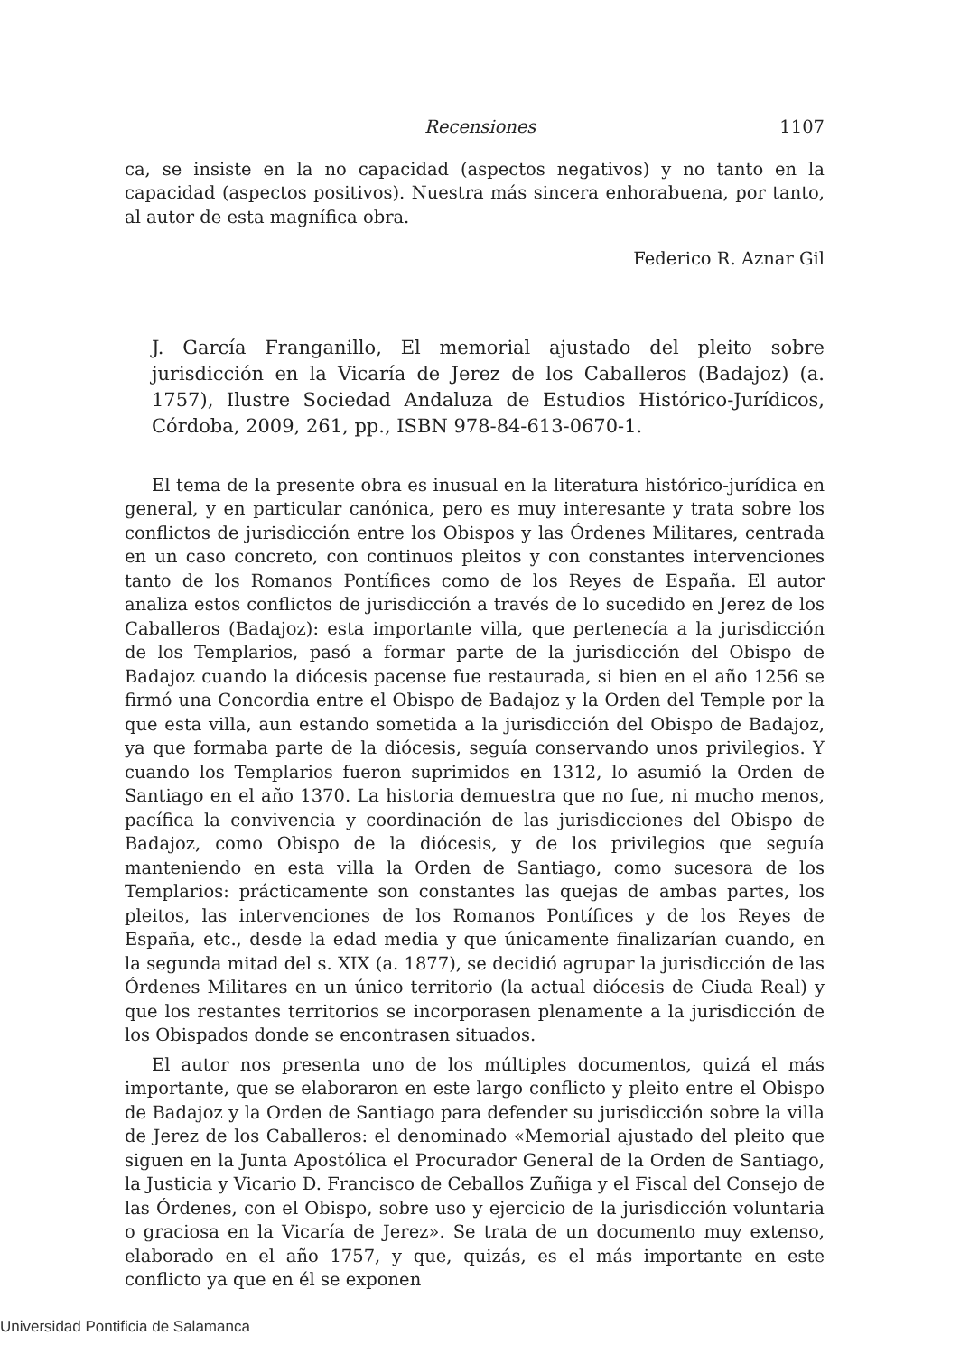Recensiones 1107
ca, se insiste en la no capacidad (aspectos negativos) y no tanto en la capacidad (aspectos positivos). Nuestra más sincera enhorabuena, por tanto, al autor de esta magnífica obra.
Federico R. Aznar Gil
J. García Franganillo, El memorial ajustado del pleito sobre jurisdicción en la Vicaría de Jerez de los Caballeros (Badajoz) (a. 1757), Ilustre Sociedad Andaluza de Estudios Histórico-Jurídicos, Córdoba, 2009, 261, pp., ISBN 978-84-613-0670-1.
El tema de la presente obra es inusual en la literatura histórico-jurídica en general, y en particular canónica, pero es muy interesante y trata sobre los conflictos de jurisdicción entre los Obispos y las Órdenes Militares, centrada en un caso concreto, con continuos pleitos y con constantes intervenciones tanto de los Romanos Pontífices como de los Reyes de España. El autor analiza estos conflictos de jurisdicción a través de lo sucedido en Jerez de los Caballeros (Badajoz): esta importante villa, que pertenecía a la jurisdicción de los Templarios, pasó a formar parte de la jurisdicción del Obispo de Badajoz cuando la diócesis pacense fue restaurada, si bien en el año 1256 se firmó una Concordia entre el Obispo de Badajoz y la Orden del Temple por la que esta villa, aun estando sometida a la jurisdicción del Obispo de Badajoz, ya que formaba parte de la diócesis, seguía conservando unos privilegios. Y cuando los Templarios fueron suprimidos en 1312, lo asumió la Orden de Santiago en el año 1370. La historia demuestra que no fue, ni mucho menos, pacífica la convivencia y coordinación de las jurisdicciones del Obispo de Badajoz, como Obispo de la diócesis, y de los privilegios que seguía manteniendo en esta villa la Orden de Santiago, como sucesora de los Templarios: prácticamente son constantes las quejas de ambas partes, los pleitos, las intervenciones de los Romanos Pontífices y de los Reyes de España, etc., desde la edad media y que únicamente finalizarían cuando, en la segunda mitad del s. XIX (a. 1877), se decidió agrupar la jurisdicción de las Órdenes Militares en un único territorio (la actual diócesis de Ciuda Real) y que los restantes territorios se incorporasen plenamente a la jurisdicción de los Obispados donde se encontrasen situados.
El autor nos presenta uno de los múltiples documentos, quizá el más importante, que se elaboraron en este largo conflicto y pleito entre el Obispo de Badajoz y la Orden de Santiago para defender su jurisdicción sobre la villa de Jerez de los Caballeros: el denominado «Memorial ajustado del pleito que siguen en la Junta Apostólica el Procurador General de la Orden de Santiago, la Justicia y Vicario D. Francisco de Ceballos Zuñiga y el Fiscal del Consejo de las Órdenes, con el Obispo, sobre uso y ejercicio de la jurisdicción voluntaria o graciosa en la Vicaría de Jerez». Se trata de un documento muy extenso, elaborado en el año 1757, y que, quizás, es el más importante en este conflicto ya que en él se exponen
Universidad Pontificia de Salamanca